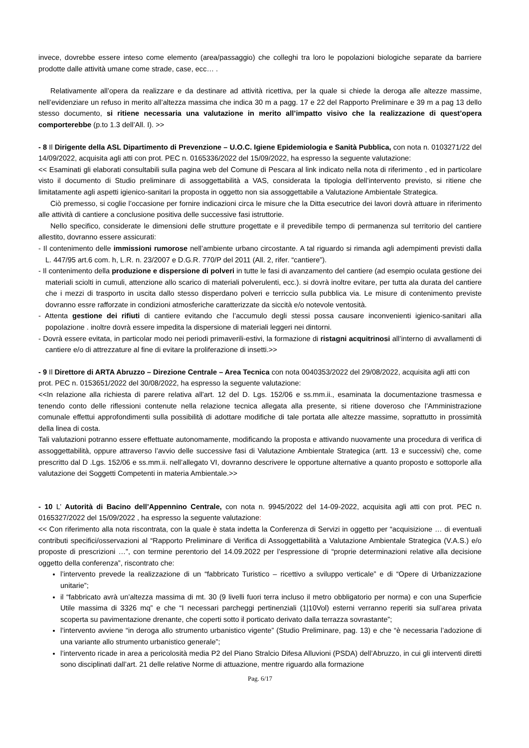invece, dovrebbe essere inteso come elemento (area/passaggio) che colleghi tra loro le popolazioni biologiche separate da barriere prodotte dalle attività umane come strade, case, ecc… .
Relativamente all’opera da realizzare e da destinare ad attività ricettiva, per la quale si chiede la deroga alle altezze massime, nell’evidenziare un refuso in merito all’altezza massima che indica 30 m a pagg. 17 e 22 del Rapporto Preliminare e 39 m a pag 13 dello stesso documento, si ritiene necessaria una valutazione in merito all’impatto visivo che la realizzazione di quest’opera comporterebbe (p.to 1.3 dell’All. I). >>
- 8 Il Dirigente della ASL Dipartimento di Prevenzione – U.O.C. Igiene Epidemiologia e Sanità Pubblica, con nota n. 0103271/22 del 14/09/2022, acquisita agli atti con prot. PEC n. 0165336/2022 del 15/09/2022, ha espresso la seguente valutazione:
<< Esaminati gli elaborati consultabili sulla pagina web del Comune di Pescara al link indicato nella nota di riferimento , ed in particolare visto il documento di Studio preliminare di assoggettabilità a VAS, considerata la tipologia dell’intervento previsto, si ritiene che limitatamente agli aspetti igienico-sanitari la proposta in oggetto non sia assoggettabile a Valutazione Ambientale Strategica.
Ciò premesso, si coglie l’occasione per fornire indicazioni circa le misure che la Ditta esecutrice dei lavori dovrà attuare in riferimento alle attività di cantiere a conclusione positiva delle successive fasi istruttorie.
Nello specifico, considerate le dimensioni delle strutture progettate e il prevedibile tempo di permanenza sul territorio del cantiere allestito, dovranno essere assicurati:
- Il contenimento delle immissioni rumorose nell’ambiente urbano circostante. A tal riguardo si rimanda agli adempimenti previsti dalla L. 447/95 art.6 com. h, L.R. n. 23/2007 e D.G.R. 770/P del 2011 (All. 2, rifer. “cantiere”).
- Il contenimento della produzione e dispersione di polveri in tutte le fasi di avanzamento del cantiere (ad esempio oculata gestione dei materiali sciolti in cumuli, attenzione allo scarico di materiali polverulenti, ecc.). si dovrà inoltre evitare, per tutta ala durata del cantiere che i mezzi di trasporto in uscita dallo stesso disperdano polveri e terriccio sulla pubblica via. Le misure di contenimento previste dovranno essre rafforzate in condizioni atmosferiche caratterizzate da siccità e/o notevole ventosità.
- Attenta gestione dei rifiuti di cantiere evitando che l’accumulo degli stessi possa causare inconvenienti igienico-sanitari alla popolazione . inoltre dovrà essere impedita la dispersione di materiali leggeri nei dintorni.
- Dovrà essere evitata, in particolar modo nei periodi primaverili-estivi, la formazione di ristagni acquitrinosi all’interno di avvallamenti di cantiere e/o di attrezzature al fine di evitare la proliferazione di insetti.>>
- 9 Il Direttore di ARTA Abruzzo – Direzione Centrale – Area Tecnica con nota 0040353/2022 del 29/08/2022, acquisita agli atti con prot. PEC n. 0153651/2022 del 30/08/2022, ha espresso la seguente valutazione:
<<In relazione alla richiesta di parere relativa all'art. 12 del D. Lgs. 152/06 e ss.mm.ii., esaminata la documentazione trasmessa e tenendo conto delle riflessioni contenute nella relazione tecnica allegata alla presente, si ritiene doveroso che l’Amministrazione comunale effettui approfondimenti sulla possibilità di adottare modifiche di tale portata alle altezze massime, soprattutto in prossimità della linea di costa.
Tali valutazioni potranno essere effettuate autonomamente, modificando la proposta e attivando nuovamente una procedura di verifica di assoggettabilità, oppure attraverso l’avvio delle successive fasi di Valutazione Ambientale Strategica (artt. 13 e successivi) che, come prescritto dal D .Lgs. 152/06 e ss.mm.ii. nell’allegato VI, dovranno descrivere le opportune alternative a quanto proposto e sottoporle alla valutazione dei Soggetti Competenti in materia Ambientale.>>
- 10 L’ Autorità di Bacino dell’Appennino Centrale, con nota n. 9945/2022 del 14-09-2022, acquisita agli atti con prot. PEC n. 0165327/2022 del 15/09/2022 , ha espresso la seguente valutazione:
<< Con riferimento alla nota riscontrata, con la quale è stata indetta la Conferenza di Servizi in oggetto per “acquisizione … di eventuali contributi specifici/osservazioni al “Rapporto Preliminare di Verifica di Assoggettabilità a Valutazione Ambientale Strategica (V.A.S.) e/o proposte di prescrizioni …”, con termine perentorio del 14.09.2022 per l’espressione di “proprie determinazioni relative alla decisione oggetto della conferenza”, riscontrato che:
l’intervento prevede la realizzazione di un “fabbricato Turistico – ricettivo a sviluppo verticale” e di “Opere di Urbanizzazione unitarie”;
il “fabbricato avrà un’altezza massima di mt. 30 (9 livelli fuori terra incluso il metro obbligatorio per norma) e con una Superficie Utile massima di 3326 mq” e che “I necessari parcheggi pertinenziali (1|10Vol) esterni verranno reperiti sia sull’area privata scoperta su pavimentazione drenante, che coperti sotto il porticato derivato dalla terrazza sovrastante”;
l’intervento avviene “in deroga allo strumento urbanistico vigente” (Studio Preliminare, pag. 13) e che “è necessaria l’adozione di una variante allo strumento urbanistico generale”;
l’intervento ricade in area a pericolosità media P2 del Piano Stralcio Difesa Alluvioni (PSDA) dell’Abruzzo, in cui gli interventi diretti sono disciplinati dall’art. 21 delle relative Norme di attuazione, mentre riguardo alla formazione
Pag. 6/17